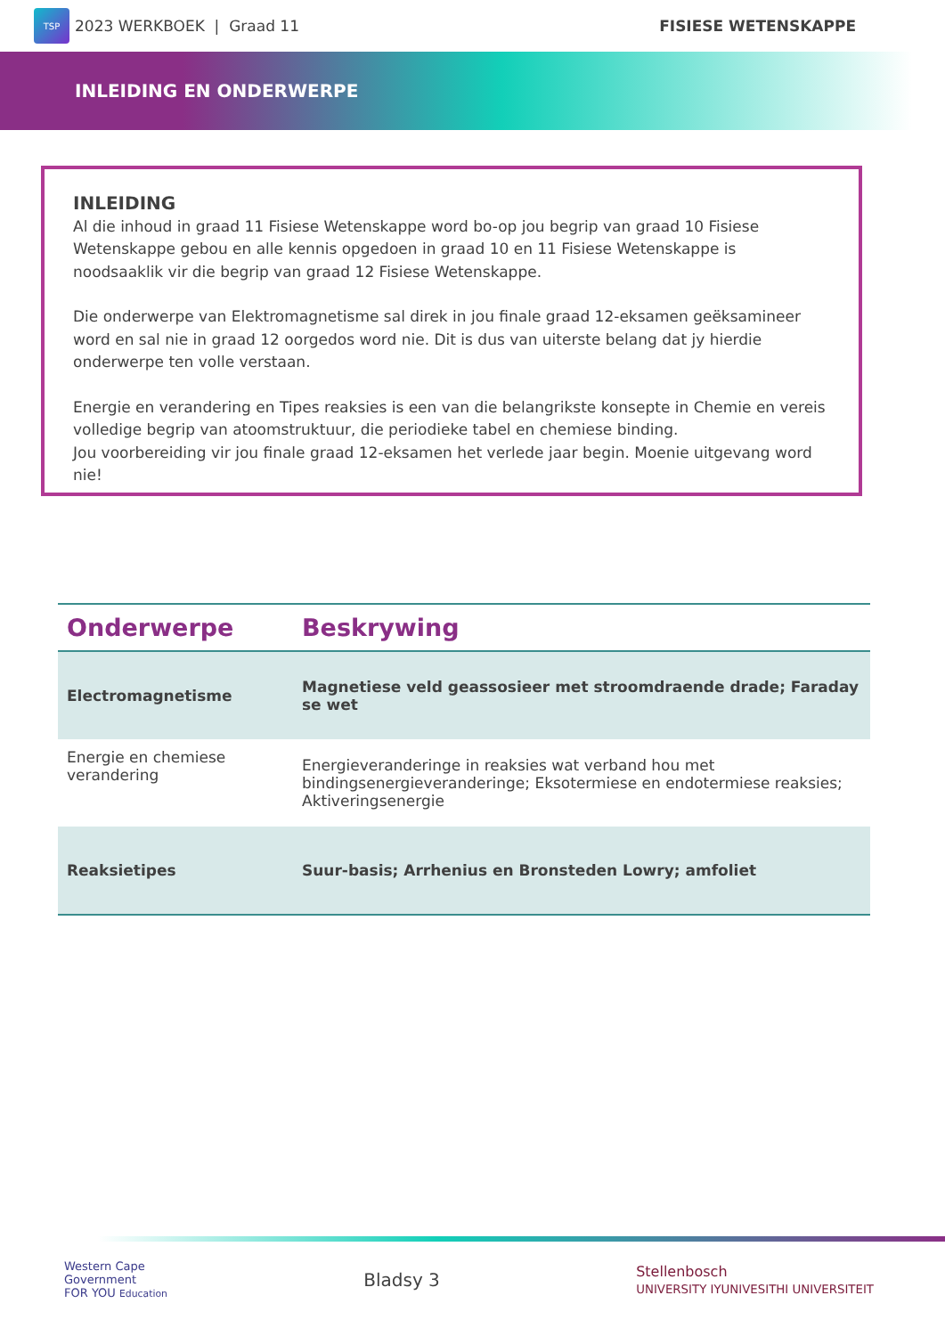TSP
2023 WERKBOEK | Graad 11
FISIESE WETENSKAPPE
INLEIDING EN ONDERWERPE
INLEIDING
Al die inhoud in graad 11 Fisiese Wetenskappe word bo-op jou begrip van graad 10 Fisiese Wetenskappe gebou en alle kennis opgedoen in graad 10 en 11 Fisiese Wetenskappe is noodsaaklik vir die begrip van graad 12 Fisiese Wetenskappe.
Die onderwerpe van Elektromagnetisme sal direk in jou finale graad 12-eksamen geëksamineer word en sal nie in graad 12 oorgedos word nie. Dit is dus van uiterste belang dat jy hierdie onderwerpe ten volle verstaan.
Energie en verandering en Tipes reaksies is een van die belangrikste konsepte in Chemie en vereis volledige begrip van atoomstruktuur, die periodieke tabel en chemiese binding.
Jou voorbereiding vir jou finale graad 12-eksamen het verlede jaar begin. Moenie uitgevang word nie!
| Onderwerpe | Beskrywing |
| --- | --- |
| Electromagnetisme | Magnetiese veld geassosieer met stroomdraende drade; Faraday se wet |
| Energie en chemiese verandering | Energieveranderinge in reaksies wat verband hou met bindingsenergieveranderinge; Eksotermiese en endotermiese reaksies; Aktiveringsenergie |
| Reaksietipes | Suur-basis; Arrhenius en Bronsteden Lowry; amfoliet |
Western Cape
Government
FOR YOU Education
Bladsy 3
Stellenbosch
UNIVERSITY IYUNIVESITHI UNIVERSITEIT